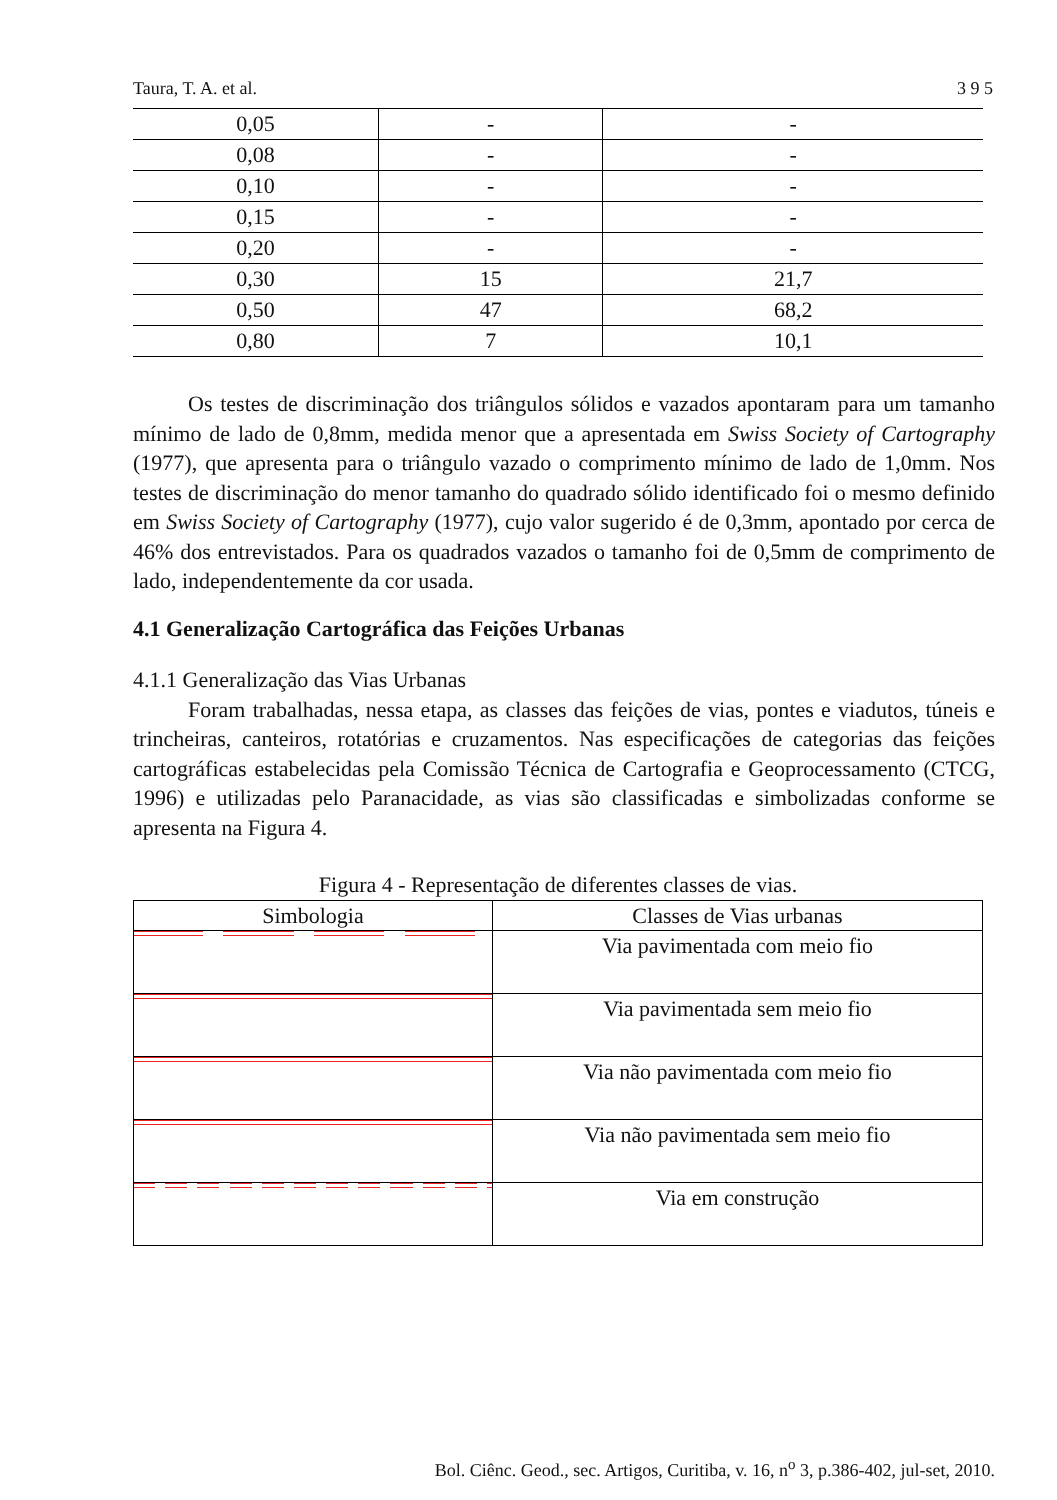Taura, T. A. et al. 3 9 5
| 0,05 | - | - |
| 0,08 | - | - |
| 0,10 | - | - |
| 0,15 | - | - |
| 0,20 | - | - |
| 0,30 | 15 | 21,7 |
| 0,50 | 47 | 68,2 |
| 0,80 | 7 | 10,1 |
Os testes de discriminação dos triângulos sólidos e vazados apontaram para um tamanho mínimo de lado de 0,8mm, medida menor que a apresentada em Swiss Society of Cartography (1977), que apresenta para o triângulo vazado o comprimento mínimo de lado de 1,0mm. Nos testes de discriminação do menor tamanho do quadrado sólido identificado foi o mesmo definido em Swiss Society of Cartography (1977), cujo valor sugerido é de 0,3mm, apontado por cerca de 46% dos entrevistados. Para os quadrados vazados o tamanho foi de 0,5mm de comprimento de lado, independentemente da cor usada.
4.1 Generalização Cartográfica das Feições Urbanas
4.1.1 Generalização das Vias Urbanas
Foram trabalhadas, nessa etapa, as classes das feições de vias, pontes e viadutos, túneis e trincheiras, canteiros, rotatórias e cruzamentos. Nas especificações de categorias das feições cartográficas estabelecidas pela Comissão Técnica de Cartografia e Geoprocessamento (CTCG, 1996) e utilizadas pelo Paranacidade, as vias são classificadas e simbolizadas conforme se apresenta na Figura 4.
Figura 4 - Representação de diferentes classes de vias.
| Simbologia | Classes de Vias urbanas |
| --- | --- |
| | Via pavimentada com meio fio |
| | Via pavimentada sem meio fio |
| | Via não pavimentada com meio fio |
| | Via não pavimentada sem meio fio |
| | Via em construção |
Bol. Ciênc. Geod., sec. Artigos, Curitiba, v. 16, n<sup>o</sup> 3, p.386-402, jul-set, 2010.